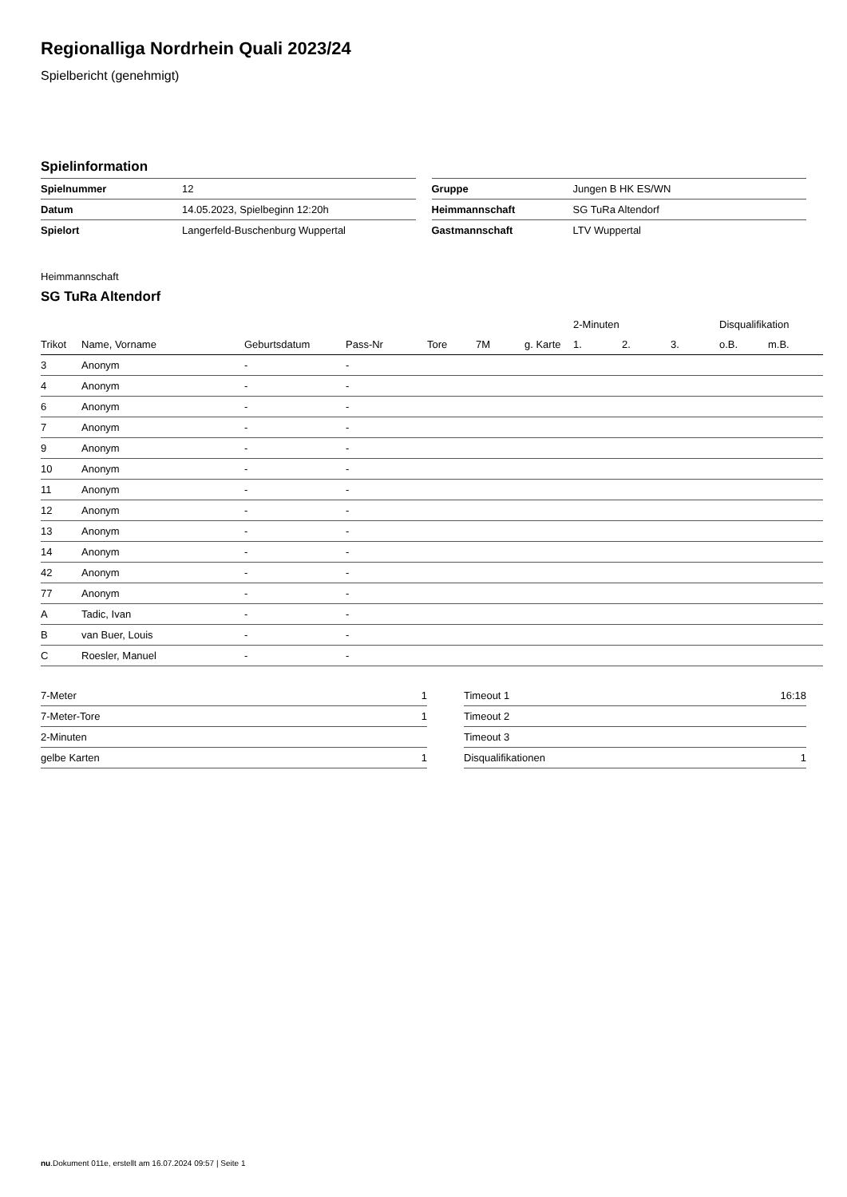Regionalliga Nordrhein Quali 2023/24
Spielbericht (genehmigt)
Spielinformation
| Spielnummer | 12 |
| Datum | 14.05.2023, Spielbeginn 12:20h |
| Spielort | Langerfeld-Buschenburg Wuppertal |
| Gruppe | Jungen B HK ES/WN |
| Heimmannschaft | SG TuRa Altendorf |
| Gastmannschaft | LTV Wuppertal |
Heimmannschaft
SG TuRa Altendorf
| | | | | | | | 2-Minuten | | | Disqualifikation | |
| --- | --- | --- | --- | --- | --- | --- | --- | --- | --- | --- | --- |
| Trikot | Name, Vorname | Geburtsdatum | Pass-Nr | Tore | 7M | g. Karte | 1. | 2. | 3. | o.B. | m.B. |
| 3 | Anonym | - | - | | | | | | | | |
| 4 | Anonym | - | - | | | | | | | | |
| 6 | Anonym | - | - | | | | | | | | |
| 7 | Anonym | - | - | | | | | | | | |
| 9 | Anonym | - | - | | | | | | | | |
| 10 | Anonym | - | - | | | | | | | | |
| 11 | Anonym | - | - | | | | | | | | |
| 12 | Anonym | - | - | | | | | | | | |
| 13 | Anonym | - | - | | | | | | | | |
| 14 | Anonym | - | - | | | | | | | | |
| 42 | Anonym | - | - | | | | | | | | |
| 77 | Anonym | - | - | | | | | | | | |
| A | Tadic, Ivan | - | - | | | | | | | | |
| B | van Buer, Louis | - | - | | | | | | | | |
| C | Roesler, Manuel | - | - | | | | | | | | |
| 7-Meter | 1 |
| 7-Meter-Tore | 1 |
| 2-Minuten | |
| gelbe Karten | 1 |
| Timeout 1 | 16:18 |
| Timeout 2 | |
| Timeout 3 | |
| Disqualifikationen | 1 |
nu.Dokument 011e, erstellt am 16.07.2024 09:57 | Seite 1